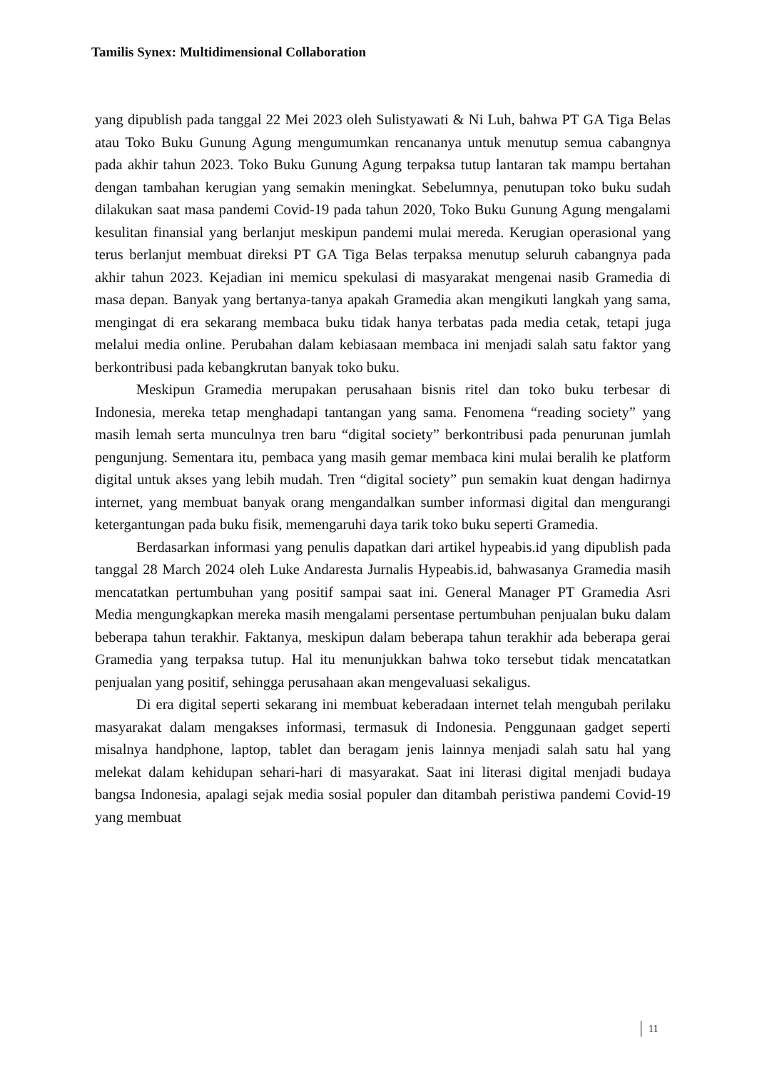Tamilis Synex: Multidimensional Collaboration
yang dipublish pada tanggal 22 Mei 2023 oleh Sulistyawati & Ni Luh, bahwa PT GA Tiga Belas atau Toko Buku Gunung Agung mengumumkan rencananya untuk menutup semua cabangnya pada akhir tahun 2023. Toko Buku Gunung Agung terpaksa tutup lantaran tak mampu bertahan dengan tambahan kerugian yang semakin meningkat. Sebelumnya, penutupan toko buku sudah dilakukan saat masa pandemi Covid-19 pada tahun 2020, Toko Buku Gunung Agung mengalami kesulitan finansial yang berlanjut meskipun pandemi mulai mereda. Kerugian operasional yang terus berlanjut membuat direksi PT GA Tiga Belas terpaksa menutup seluruh cabangnya pada akhir tahun 2023. Kejadian ini memicu spekulasi di masyarakat mengenai nasib Gramedia di masa depan. Banyak yang bertanya-tanya apakah Gramedia akan mengikuti langkah yang sama, mengingat di era sekarang membaca buku tidak hanya terbatas pada media cetak, tetapi juga melalui media online. Perubahan dalam kebiasaan membaca ini menjadi salah satu faktor yang berkontribusi pada kebangkrutan banyak toko buku.
Meskipun Gramedia merupakan perusahaan bisnis ritel dan toko buku terbesar di Indonesia, mereka tetap menghadapi tantangan yang sama. Fenomena “reading society” yang masih lemah serta munculnya tren baru “digital society” berkontribusi pada penurunan jumlah pengunjung. Sementara itu, pembaca yang masih gemar membaca kini mulai beralih ke platform digital untuk akses yang lebih mudah. Tren “digital society” pun semakin kuat dengan hadirnya internet, yang membuat banyak orang mengandalkan sumber informasi digital dan mengurangi ketergantungan pada buku fisik, memengaruhi daya tarik toko buku seperti Gramedia.
Berdasarkan informasi yang penulis dapatkan dari artikel hypeabis.id yang dipublish pada tanggal 28 March 2024 oleh Luke Andaresta Jurnalis Hypeabis.id, bahwasanya Gramedia masih mencatatkan pertumbuhan yang positif sampai saat ini. General Manager PT Gramedia Asri Media mengungkapkan mereka masih mengalami persentase pertumbuhan penjualan buku dalam beberapa tahun terakhir. Faktanya, meskipun dalam beberapa tahun terakhir ada beberapa gerai Gramedia yang terpaksa tutup. Hal itu menunjukkan bahwa toko tersebut tidak mencatatkan penjualan yang positif, sehingga perusahaan akan mengevaluasi sekaligus.
Di era digital seperti sekarang ini membuat keberadaan internet telah mengubah perilaku masyarakat dalam mengakses informasi, termasuk di Indonesia. Penggunaan gadget seperti misalnya handphone, laptop, tablet dan beragam jenis lainnya menjadi salah satu hal yang melekat dalam kehidupan sehari-hari di masyarakat. Saat ini literasi digital menjadi budaya bangsa Indonesia, apalagi sejak media sosial populer dan ditambah peristiwa pandemi Covid-19 yang membuat
11